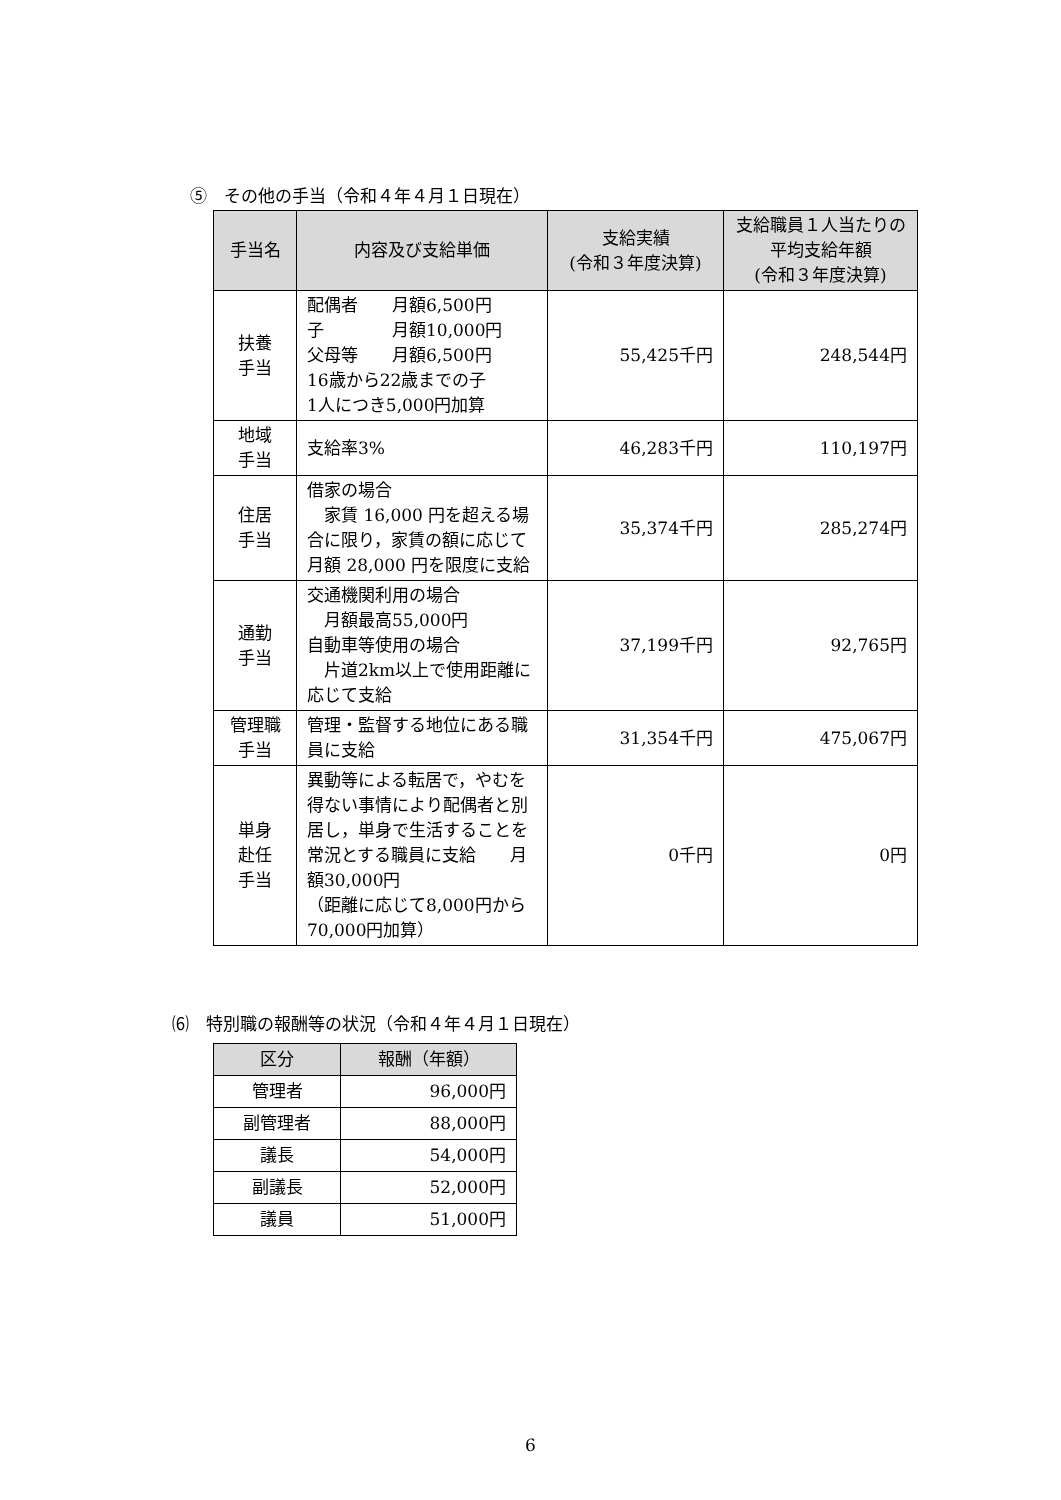⑤　その他の手当（令和４年４月１日現在）
| 手当名 | 内容及び支給単価 | 支給実績 (令和３年度決算) | 支給職員１人当たりの平均支給年額 (令和３年度決算) |
| --- | --- | --- | --- |
| 扶養 手当 | 配偶者 月額6,500円 子 月額10,000円 父母等 月額6,500円 16歳から22歳までの子 1人につき5,000円加算 | 55,425千円 | 248,544円 |
| 地域 手当 | 支給率3% | 46,283千円 | 110,197円 |
| 住居 手当 | 借家の場合 家賃 16,000 円を超える場合に限り，家賃の額に応じて月額 28,000 円を限度に支給 | 35,374千円 | 285,274円 |
| 通勤 手当 | 交通機関利用の場合 月額最高55,000円 自動車等使用の場合 片道2km以上で使用距離に応じて支給 | 37,199千円 | 92,765円 |
| 管理職 手当 | 管理・監督する地位にある職員に支給 | 31,354千円 | 475,067円 |
| 単身 赴任 手当 | 異動等による転居で，やむを得ない事情により配偶者と別居し，単身で生活することを常況とする職員に支給 月額30,000円 （距離に応じて8,000円から70,000円加算） | 0千円 | 0円 |
⑹　特別職の報酬等の状況（令和４年４月１日現在）
| 区分 | 報酬（年額） |
| --- | --- |
| 管理者 | 96,000円 |
| 副管理者 | 88,000円 |
| 議長 | 54,000円 |
| 副議長 | 52,000円 |
| 議員 | 51,000円 |
6